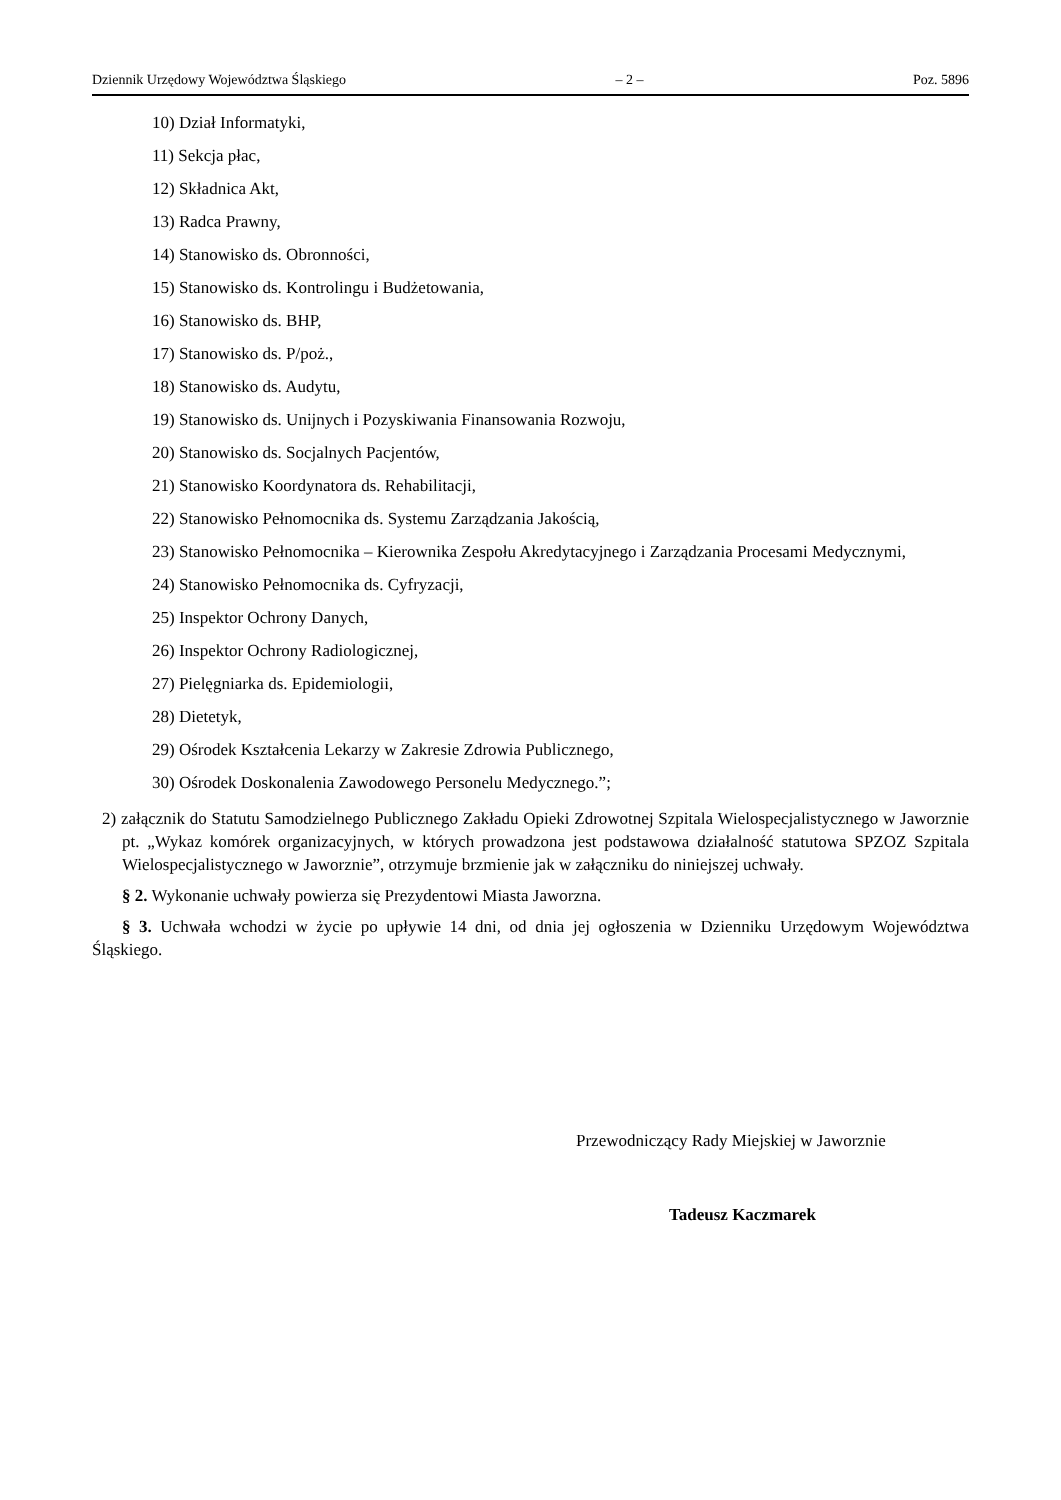Dziennik Urzędowy Województwa Śląskiego – 2 – Poz. 5896
10) Dział Informatyki,
11) Sekcja płac,
12) Składnica Akt,
13) Radca Prawny,
14) Stanowisko ds. Obronności,
15) Stanowisko ds. Kontrolingu i Budżetowania,
16) Stanowisko ds. BHP,
17) Stanowisko ds. P/poż.,
18) Stanowisko ds. Audytu,
19) Stanowisko ds. Unijnych i Pozyskiwania Finansowania Rozwoju,
20) Stanowisko ds. Socjalnych Pacjentów,
21) Stanowisko Koordynatora ds. Rehabilitacji,
22) Stanowisko Pełnomocnika ds. Systemu Zarządzania Jakością,
23) Stanowisko Pełnomocnika – Kierownika Zespołu Akredytacyjnego i Zarządzania Procesami Medycznymi,
24) Stanowisko Pełnomocnika ds. Cyfryzacji,
25) Inspektor Ochrony Danych,
26) Inspektor Ochrony Radiologicznej,
27) Pielęgniarka ds. Epidemiologii,
28) Dietetyk,
29) Ośrodek Kształcenia Lekarzy w Zakresie Zdrowia Publicznego,
30) Ośrodek Doskonalenia Zawodowego Personelu Medycznego.”;
2) załącznik do Statutu Samodzielnego Publicznego Zakładu Opieki Zdrowotnej Szpitala Wielospecjalistycznego w Jaworznie pt. „Wykaz komórek organizacyjnych, w których prowadzona jest podstawowa działalność statutowa SPZOZ Szpitala Wielospecjalistycznego w Jaworznie”, otrzymuje brzmienie jak w załączniku do niniejszej uchwały.
§ 2. Wykonanie uchwały powierza się Prezydentowi Miasta Jaworzna.
§ 3. Uchwała wchodzi w życie po upływie 14 dni, od dnia jej ogłoszenia w Dzienniku Urzędowym Województwa Śląskiego.
Przewodniczący Rady Miejskiej w Jaworznie
Tadeusz Kaczmarek